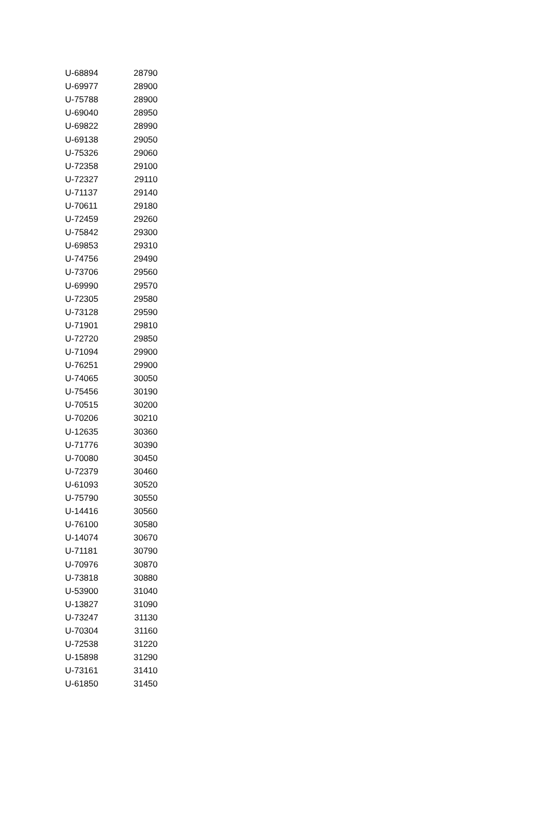| U-68894 | 28790 |
| U-69977 | 28900 |
| U-75788 | 28900 |
| U-69040 | 28950 |
| U-69822 | 28990 |
| U-69138 | 29050 |
| U-75326 | 29060 |
| U-72358 | 29100 |
| U-72327 | 29110 |
| U-71137 | 29140 |
| U-70611 | 29180 |
| U-72459 | 29260 |
| U-75842 | 29300 |
| U-69853 | 29310 |
| U-74756 | 29490 |
| U-73706 | 29560 |
| U-69990 | 29570 |
| U-72305 | 29580 |
| U-73128 | 29590 |
| U-71901 | 29810 |
| U-72720 | 29850 |
| U-71094 | 29900 |
| U-76251 | 29900 |
| U-74065 | 30050 |
| U-75456 | 30190 |
| U-70515 | 30200 |
| U-70206 | 30210 |
| U-12635 | 30360 |
| U-71776 | 30390 |
| U-70080 | 30450 |
| U-72379 | 30460 |
| U-61093 | 30520 |
| U-75790 | 30550 |
| U-14416 | 30560 |
| U-76100 | 30580 |
| U-14074 | 30670 |
| U-71181 | 30790 |
| U-70976 | 30870 |
| U-73818 | 30880 |
| U-53900 | 31040 |
| U-13827 | 31090 |
| U-73247 | 31130 |
| U-70304 | 31160 |
| U-72538 | 31220 |
| U-15898 | 31290 |
| U-73161 | 31410 |
| U-61850 | 31450 |